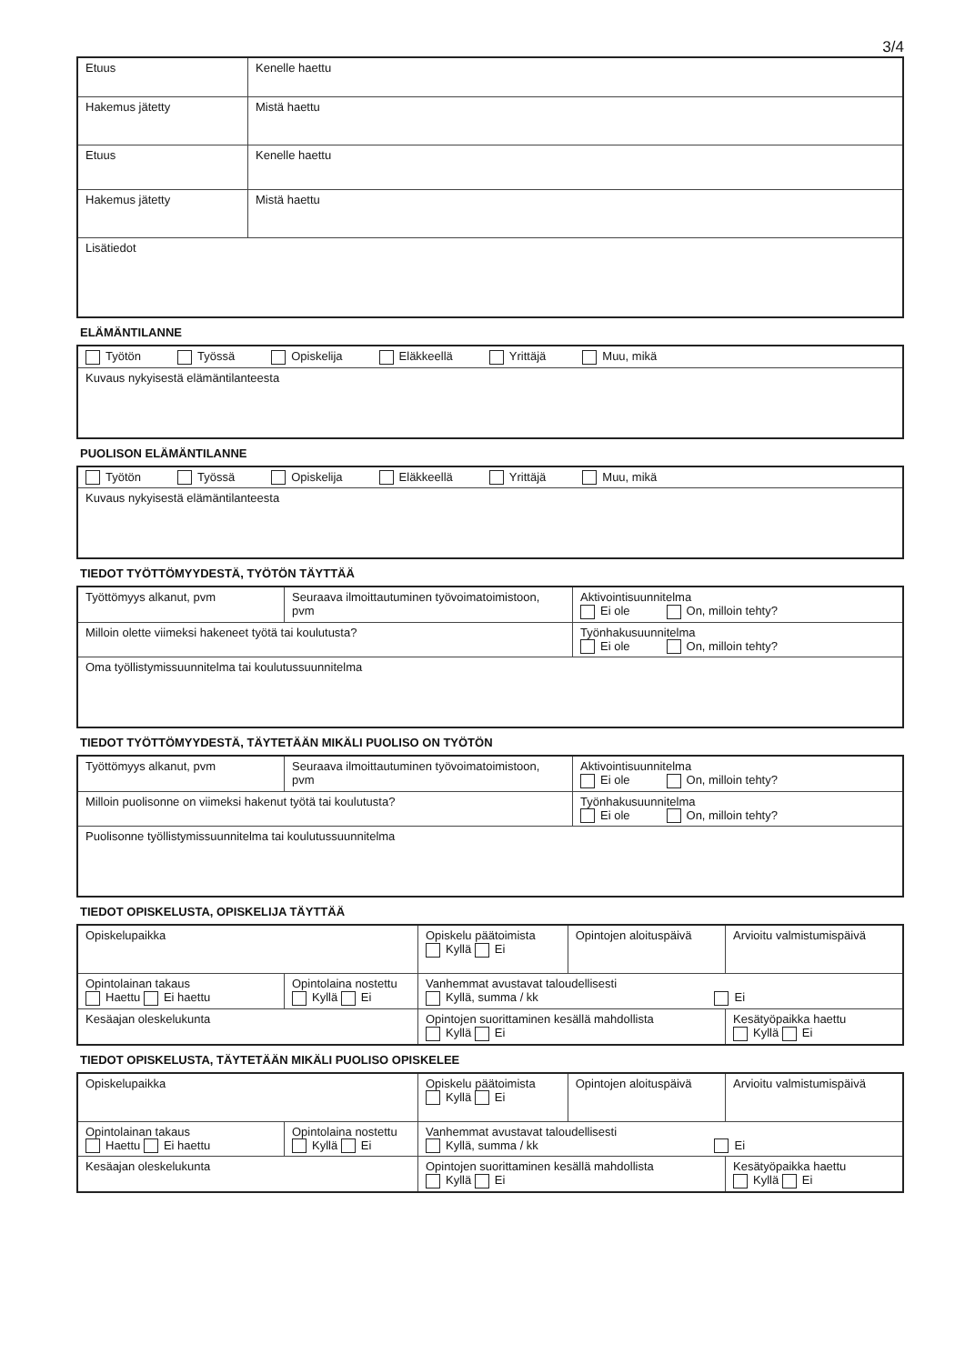3/4
| Etuus | | Kenelle haettu |
| Hakemus jätetty | Mistä haettu | |
| Etuus | | Kenelle haettu |
| Hakemus jätetty | Mistä haettu | |
| Lisätiedot | | |
ELÄMÄNTILANNE
| Työtön Työssä Opiskelija Eläkkeellä Yrittäjä Muu, mikä |
| Kuvaus nykyisestä elämäntilanteesta |
PUOLISON ELÄMÄNTILANNE
| Työtön Työssä Opiskelija Eläkkeellä Yrittäjä Muu, mikä |
| Kuvaus nykyisestä elämäntilanteesta |
TIEDOT TYÖTTÖMYYDESTÄ, TYÖTÖN TÄYTTÄÄ
| Työttömyys alkanut, pvm | Seuraava ilmoittautuminen työvoimatoimistoon, pvm | Aktivointisuunnitelma Ei ole On, milloin tehty? |
| Milloin olette viimeksi hakeneet työtä tai koulutusta? | | Työnhakusuunnitelma Ei ole On, milloin tehty? |
| Oma työllistymissuunnitelma tai koulutussuunnitelma | | |
TIEDOT TYÖTTÖMYYDESTÄ, TÄYTETÄÄN MIKÄLI PUOLISO ON TYÖTÖN
| Työttömyys alkanut, pvm | Seuraava ilmoittautuminen työvoimatoimistoon, pvm | Aktivointisuunnitelma Ei ole On, milloin tehty? |
| Milloin puolisonne on viimeksi hakenut työtä tai koulutusta? | | Työnhakusuunnitelma Ei ole On, milloin tehty? |
| Puolisonne työllistymissuunnitelma tai koulutussuunnitelma | | |
TIEDOT OPISKELUSTA, OPISKELIJA TÄYTTÄÄ
| Opiskelupaikka | | Opiskelu päätoimista Kyllä Ei | Opintojen aloituspäivä | Arvioitu valmistumispäivä |
| Opintolainan takaus Haettu Ei haettu | Opintolaina nostettu Kyllä Ei | Vanhemmat avustavat taloudellisesti Kyllä, summa / kk Ei | | |
| Kesäajan oleskelukunta | | Opintojen suorittaminen kesällä mahdollista Kyllä Ei | | Kesätyöpaikka haettu Kyllä Ei |
TIEDOT OPISKELUSTA, TÄYTETÄÄN MIKÄLI PUOLISO OPISKELEE
| Opiskelupaikka | | Opiskelu päätoimista Kyllä Ei | Opintojen aloituspäivä | Arvioitu valmistumispäivä |
| Opintolainan takaus Haettu Ei haettu | Opintolaina nostettu Kyllä Ei | Vanhemmat avustavat taloudellisesti Kyllä, summa / kk Ei | | |
| Kesäajan oleskelukunta | | Opintojen suorittaminen kesällä mahdollista Kyllä Ei | | Kesätyöpaikka haettu Kyllä Ei |